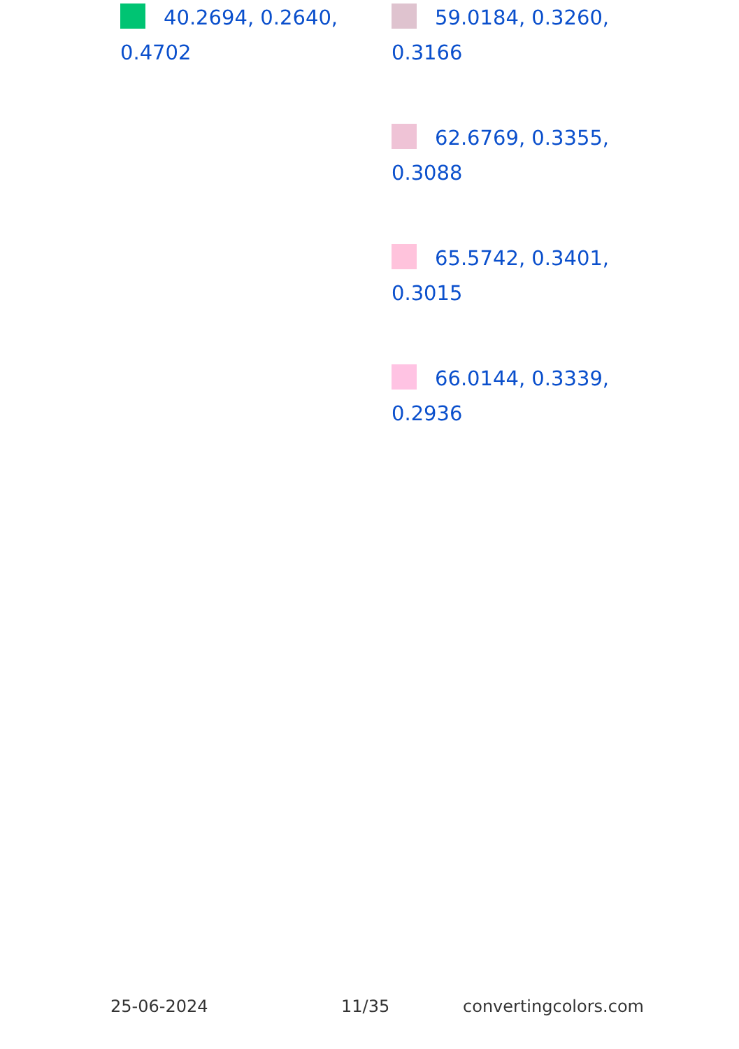40.2694, 0.2640, 0.4702
59.0184, 0.3260, 0.3166
62.6769, 0.3355, 0.3088
65.5742, 0.3401, 0.3015
66.0144, 0.3339, 0.2936
25-06-2024 11/35 convertingcolors.com